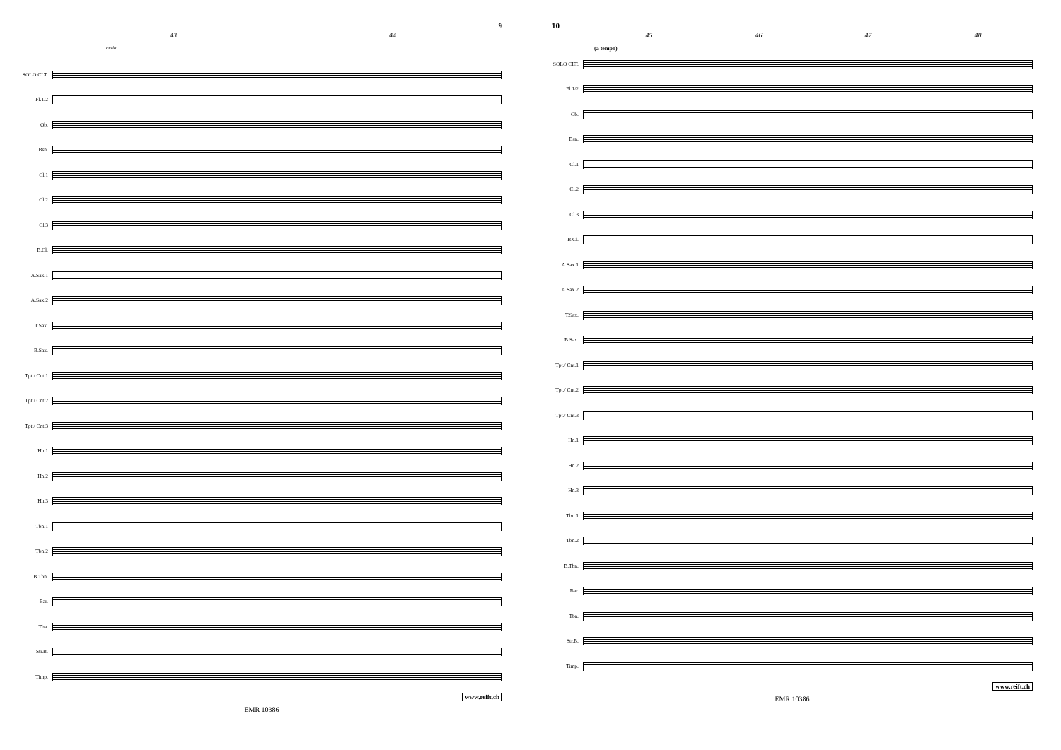9
43 44
ossia
SOLO CLT.
Fl.1/2
Ob.
Bsn.
Cl.1
Cl.2
Cl.3
B.Cl.
A.Sax.1
A.Sax.2
T.Sax.
B.Sax.
Tpt./ Cnt.1
Tpt./ Cnt.2
Tpt./ Cnt.3
Hn.1
Hn.2
Hn.3
Tbn.1
Tbn.2
B.Tbn.
Bar.
Tba.
Str.B.
Timp.
www.reift.ch
EMR 10386
10
45 46 47 48
(a tempo)
SOLO CLT.
Fl.1/2
Ob.
Bsn.
Cl.1
Cl.2
Cl.3
B.Cl.
A.Sax.1
A.Sax.2
T.Sax.
B.Sax.
Tpt./ Cnt.1
Tpt./ Cnt.2
Tpt./ Cnt.3
Hn.1
Hn.2
Hn.3
Tbn.1
Tbn.2
B.Tbn.
Bar.
Tba.
Str.B.
Timp.
www.reift.ch
EMR 10386